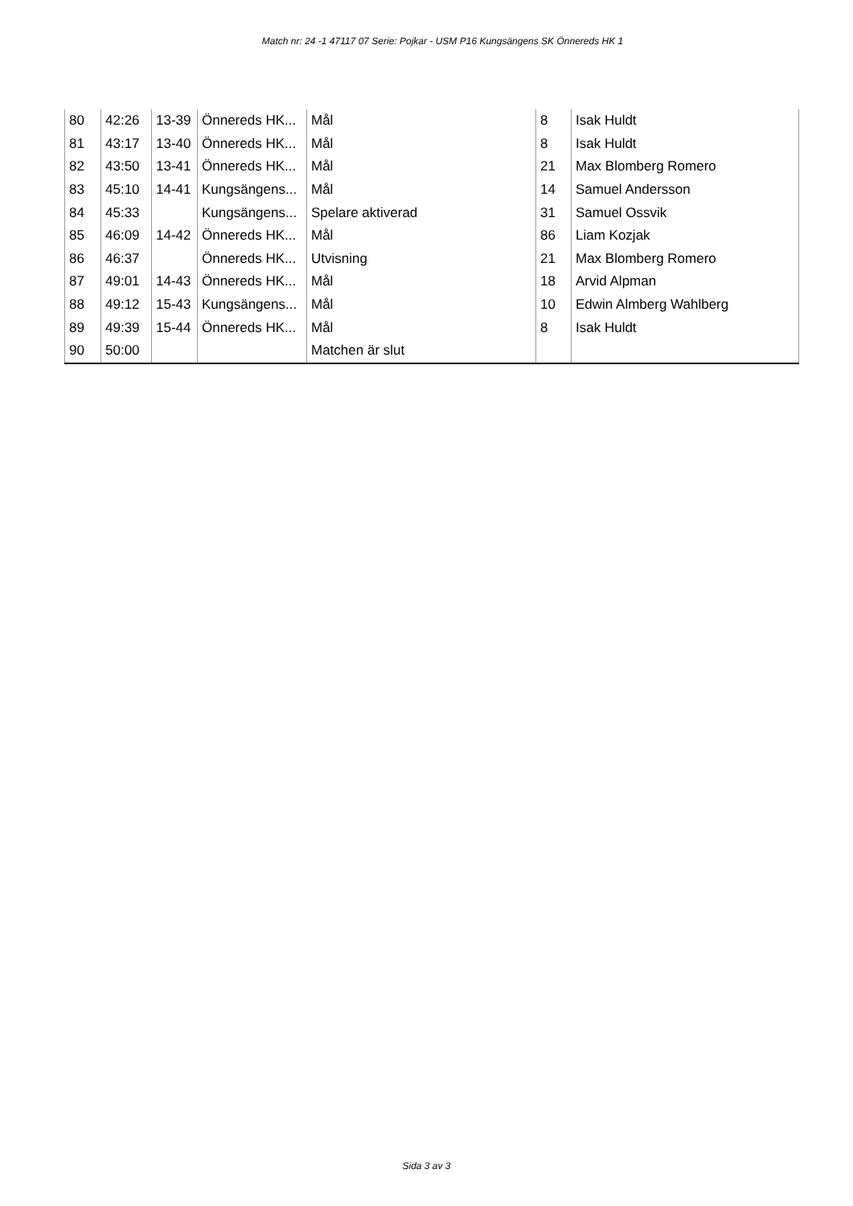Match nr: 24 -1 47117 07 Serie: Pojkar - USM P16 Kungsängens SK Önnereds HK 1
| 80 | 42:26 | 13-39 | Önnereds HK... | Mål | 8 | Isak Huldt |
| 81 | 43:17 | 13-40 | Önnereds HK... | Mål | 8 | Isak Huldt |
| 82 | 43:50 | 13-41 | Önnereds HK... | Mål | 21 | Max Blomberg Romero |
| 83 | 45:10 | 14-41 | Kungsängens... | Mål | 14 | Samuel Andersson |
| 84 | 45:33 | | Kungsängens... | Spelare aktiverad | 31 | Samuel Ossvik |
| 85 | 46:09 | 14-42 | Önnereds HK... | Mål | 86 | Liam Kozjak |
| 86 | 46:37 | | Önnereds HK... | Utvisning | 21 | Max Blomberg Romero |
| 87 | 49:01 | 14-43 | Önnereds HK... | Mål | 18 | Arvid Alpman |
| 88 | 49:12 | 15-43 | Kungsängens... | Mål | 10 | Edwin Almberg Wahlberg |
| 89 | 49:39 | 15-44 | Önnereds HK... | Mål | 8 | Isak Huldt |
| 90 | 50:00 | | | Matchen är slut | | |
Sida 3 av 3